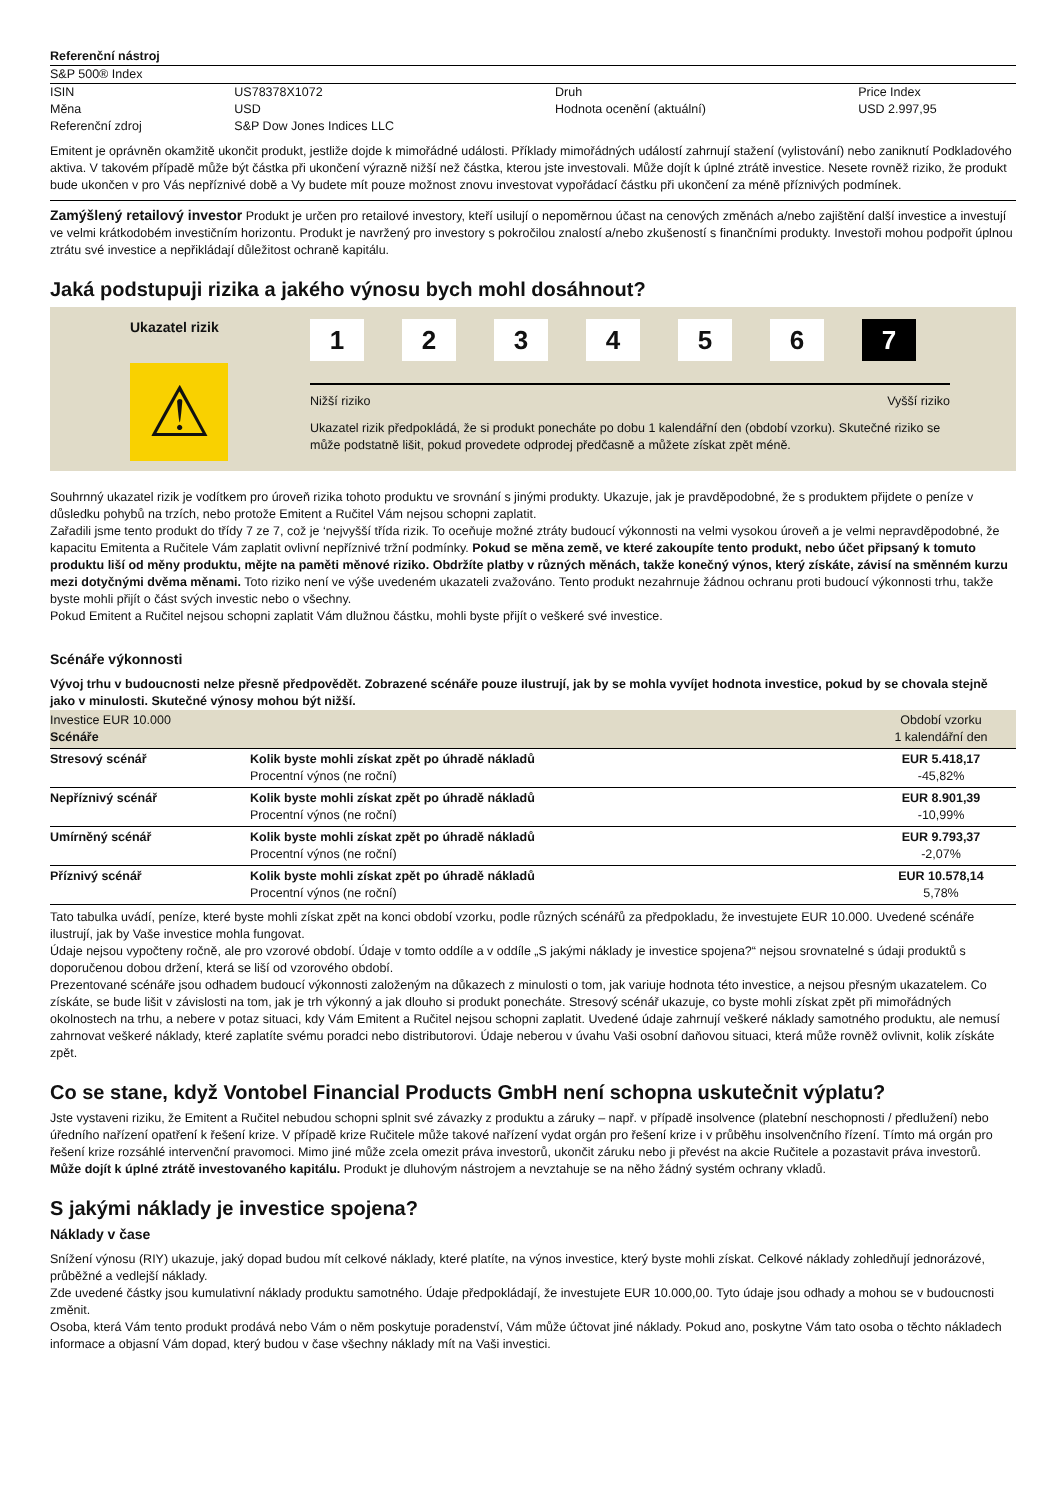| Referenční nástroj | | | |
| --- | --- | --- | --- |
| S&P 500® Index | | | |
| ISIN | US78378X1072 | Druh | Price Index |
| Měna | USD | Hodnota ocenění (aktuální) | USD 2.997,95 |
| Referenční zdroj | S&P Dow Jones Indices LLC | | |
Emitent je oprávněn okamžitě ukončit produkt, jestliže dojde k mimořádné události. Příklady mimořádných událostí zahrnují stažení (vylistování) nebo zaniknutí Podkladového aktiva. V takovém případě může být částka při ukončení výrazně nižší než částka, kterou jste investovali. Může dojít k úplné ztrátě investice. Nesete rovněž riziko, že produkt bude ukončen v pro Vás nepříznivé době a Vy budete mít pouze možnost znovu investovat vypořádací částku při ukončení za méně příznivých podmínek.
Zamýšlený retailový investor Produkt je určen pro retailové investory, kteří usilují o nepoměrnou účast na cenových změnách a/nebo zajištění další investice a investují ve velmi krátkodobém investičním horizontu. Produkt je navržený pro investory s pokročilou znalostí a/nebo zkušeností s finančními produkty. Investoři mohou podpořit úplnou ztrátu své investice a nepřikládají důležitost ochraně kapitálu.
Jaká podstupuji rizika a jakého výnosu bych mohl dosáhnout?
Ukazatel rizik
⚠
1234567
Nižší riziko Vyšší riziko
Ukazatel rizik předpokládá, že si produkt ponecháte po dobu 1 kalendářní den (období vzorku). Skutečné riziko se může podstatně lišit, pokud provedete odprodej předčasně a můžete získat zpět méně.
Souhrnný ukazatel rizik je vodítkem pro úroveň rizika tohoto produktu ve srovnání s jinými produkty. Ukazuje, jak je pravděpodobné, že s produktem přijdete o peníze v důsledku pohybů na trzích, nebo protože Emitent a Ručitel Vám nejsou schopni zaplatit.
Zařadili jsme tento produkt do třídy 7 ze 7, což je ‘nejvyšší třída rizik. To oceňuje možné ztráty budoucí výkonnosti na velmi vysokou úroveň a je velmi nepravděpodobné, že kapacitu Emitenta a Ručitele Vám zaplatit ovlivní nepříznivé tržní podmínky. Pokud se měna země, ve které zakoupíte tento produkt, nebo účet připsaný k tomuto produktu liší od měny produktu, mějte na paměti měnové riziko. Obdržíte platby v různých měnách, takže konečný výnos, který získáte, závisí na směnném kurzu mezi dotyčnými dvěma měnami. Toto riziko není ve výše uvedeném ukazateli zvažováno. Tento produkt nezahrnuje žádnou ochranu proti budoucí výkonnosti trhu, takže byste mohli přijít o část svých investic nebo o všechny.
Pokud Emitent a Ručitel nejsou schopni zaplatit Vám dlužnou částku, mohli byste přijít o veškeré své investice.
Scénáře výkonnosti
Vývoj trhu v budoucnosti nelze přesně předpovědět. Zobrazené scénáře pouze ilustrují, jak by se mohla vyvíjet hodnota investice, pokud by se chovala stejně jako v minulosti. Skutečné výnosy mohou být nižší.
| Investice EUR 10.000 Scénáře | | Období vzorku 1 kalendářní den |
| Stresový scénář | Kolik byste mohli získat zpět po úhradě nákladů Procentní výnos (ne roční) | EUR 5.418,17 -45,82% |
| Nepříznivý scénář | Kolik byste mohli získat zpět po úhradě nákladů Procentní výnos (ne roční) | EUR 8.901,39 -10,99% |
| Umírněný scénář | Kolik byste mohli získat zpět po úhradě nákladů Procentní výnos (ne roční) | EUR 9.793,37 -2,07% |
| Příznivý scénář | Kolik byste mohli získat zpět po úhradě nákladů Procentní výnos (ne roční) | EUR 10.578,14 5,78% |
Tato tabulka uvádí, peníze, které byste mohli získat zpět na konci období vzorku, podle různých scénářů za předpokladu, že investujete EUR 10.000. Uvedené scénáře ilustrují, jak by Vaše investice mohla fungovat.
Údaje nejsou vypočteny ročně, ale pro vzorové období. Údaje v tomto oddíle a v oddíle „S jakými náklady je investice spojena?“ nejsou srovnatelné s údaji produktů s doporučenou dobou držení, která se liší od vzorového období.
Prezentované scénáře jsou odhadem budoucí výkonnosti založeným na důkazech z minulosti o tom, jak variuje hodnota této investice, a nejsou přesným ukazatelem. Co získáte, se bude lišit v závislosti na tom, jak je trh výkonný a jak dlouho si produkt ponecháte. Stresový scénář ukazuje, co byste mohli získat zpět při mimořádných okolnostech na trhu, a nebere v potaz situaci, kdy Vám Emitent a Ručitel nejsou schopni zaplatit. Uvedené údaje zahrnují veškeré náklady samotného produktu, ale nemusí zahrnovat veškeré náklady, které zaplatíte svému poradci nebo distributorovi. Údaje neberou v úvahu Vaši osobní daňovou situaci, která může rovněž ovlivnit, kolik získáte zpět.
Co se stane, když Vontobel Financial Products GmbH není schopna uskutečnit výplatu?
Jste vystaveni riziku, že Emitent a Ručitel nebudou schopni splnit své závazky z produktu a záruky – např. v případě insolvence (platební neschopnosti / předlužení) nebo úředního nařízení opatření k řešení krize. V případě krize Ručitele může takové nařízení vydat orgán pro řešení krize i v průběhu insolvenčního řízení. Tímto má orgán pro řešení krize rozsáhlé intervenční pravomoci. Mimo jiné může zcela omezit práva investorů, ukončit záruku nebo ji převést na akcie Ručitele a pozastavit práva investorů.
Může dojít k úplné ztrátě investovaného kapitálu. Produkt je dluhovým nástrojem a nevztahuje se na něho žádný systém ochrany vkladů.
S jakými náklady je investice spojena?
Náklady v čase
Snížení výnosu (RIY) ukazuje, jaký dopad budou mít celkové náklady, které platíte, na výnos investice, který byste mohli získat. Celkové náklady zohledňují jednorázové, průběžné a vedlejší náklady.
Zde uvedené částky jsou kumulativní náklady produktu samotného. Údaje předpokládají, že investujete EUR 10.000,00. Tyto údaje jsou odhady a mohou se v budoucnosti změnit.
Osoba, která Vám tento produkt prodává nebo Vám o něm poskytuje poradenství, Vám může účtovat jiné náklady. Pokud ano, poskytne Vám tato osoba o těchto nákladech informace a objasní Vám dopad, který budou v čase všechny náklady mít na Vaši investici.